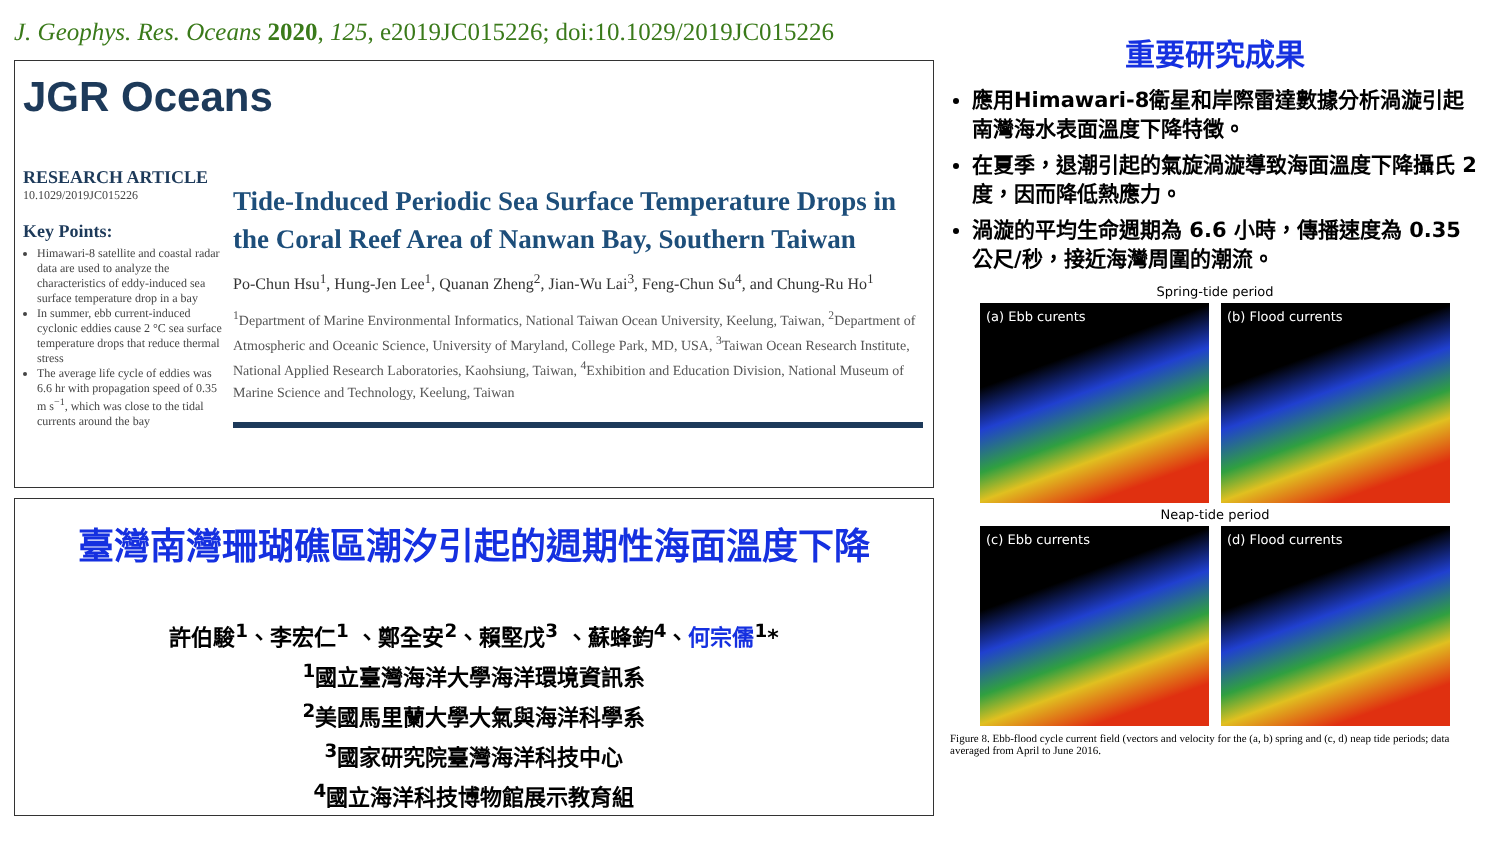J. Geophys. Res. Oceans 2020, 125, e2019JC015226; doi:10.1029/2019JC015226
JGR Oceans
RESEARCH ARTICLE
10.1029/2019JC015226
Key Points:
Himawari-8 satellite and coastal radar data are used to analyze the characteristics of eddy-induced sea surface temperature drop in a bay
In summer, ebb current-induced cyclonic eddies cause 2 °C sea surface temperature drops that reduce thermal stress
The average life cycle of eddies was 6.6 hr with propagation speed of 0.35 m s<sup>−1</sup>, which was close to the tidal currents around the bay
Tide-Induced Periodic Sea Surface Temperature Drops in the Coral Reef Area of Nanwan Bay, Southern Taiwan
Po-Chun Hsu<sup>1</sup>, Hung-Jen Lee<sup>1</sup>, Quanan Zheng<sup>2</sup>, Jian-Wu Lai<sup>3</sup>, Feng-Chun Su<sup>4</sup>, and Chung-Ru Ho<sup>1</sup>
<sup>1</sup> Department of Marine Environmental Informatics, National Taiwan Ocean University, Keelung, Taiwan, <sup>2</sup>Department of Atmospheric and Oceanic Science, University of Maryland, College Park, MD, USA, <sup>3</sup>Taiwan Ocean Research Institute, National Applied Research Laboratories, Kaohsiung, Taiwan, <sup>4</sup>Exhibition and Education Division, National Museum of Marine Science and Technology, Keelung, Taiwan
臺灣南灣珊瑚礁區潮汐引起的週期性海面溫度下降
許伯駿<sup>1</sup>、李宏仁<sup>1</sup> 、鄭全安<sup>2</sup>、賴堅戊<sup>3</sup> 、蘇蜂鈞<sup>4</sup>、何宗儒<sup>1</sup>*
<sup>1</sup> 國立臺灣海洋大學海洋環境資訊系
<sup>2</sup> 美國馬里蘭大學大氣與海洋科學系
<sup>3</sup> 國家研究院臺灣海洋科技中心
<sup>4</sup> 國立海洋科技博物館展示教育組
重要研究成果
應用Himawari-8衛星和岸際雷達數據分析渦漩引起南灣海水表面溫度下降特徵。
在夏季，退潮引起的氣旋渦漩導致海面溫度下降攝氏 2 度，因而降低熱應力。
渦漩的平均生命週期為 6.6 小時，傳播速度為 0.35 公尺/秒，接近海灣周圍的潮流。
Spring-tide period
(a) Ebb curents
(b) Flood currents
Neap-tide period
(c) Ebb currents
(d) Flood currents
Figure 8. Ebb-flood cycle current field (vectors and velocity for the (a, b) spring and (c, d) neap tide periods; data averaged from April to June 2016.